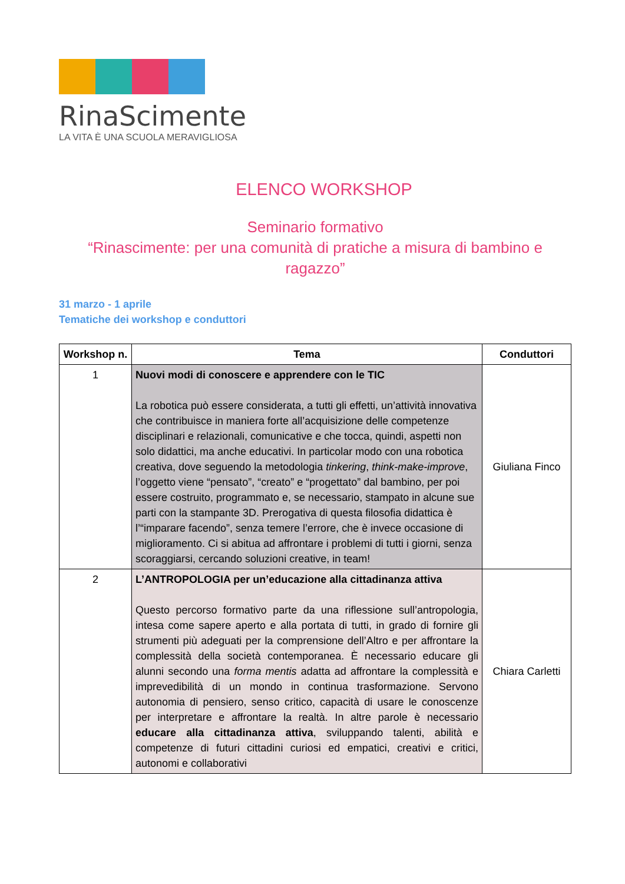RinaScimente
LA VITA È UNA SCUOLA MERAVIGLIOSA
ELENCO WORKSHOP
Seminario formativo
“Rinascimente: per una comunità di pratiche a misura di bambino e ragazzo”
31 marzo - 1 aprile
Tematiche dei workshop e conduttori
| Workshop n. | Tema | Conduttori |
| --- | --- | --- |
| 1 | Nuovi modi di conoscere e apprendere con le TIC La robotica può essere considerata, a tutti gli effetti, un’attività innovativa che contribuisce in maniera forte all’acquisizione delle competenze disciplinari e relazionali, comunicative e che tocca, quindi, aspetti non solo didattici, ma anche educativi. In particolar modo con una robotica creativa, dove seguendo la metodologia tinkering , think-make-improve , l’oggetto viene “pensato”, “creato” e “progettato” dal bambino, per poi essere costruito, programmato e, se necessario, stampato in alcune sue parti con la stampante 3D. Prerogativa di questa filosofia didattica è l’“imparare facendo”, senza temere l’errore, che è invece occasione di miglioramento. Ci si abitua ad affrontare i problemi di tutti i giorni, senza scoraggiarsi, cercando soluzioni creative, in team! | Giuliana Finco |
| 2 | L’ANTROPOLOGIA per un’educazione alla cittadinanza attiva Questo percorso formativo parte da una riflessione sull’antropologia, intesa come sapere aperto e alla portata di tutti, in grado di fornire gli strumenti più adeguati per la comprensione dell’Altro e per affrontare la complessità della società contemporanea. È necessario educare gli alunni secondo una forma mentis adatta ad affrontare la complessità e imprevedibilità di un mondo in continua trasformazione. Servono autonomia di pensiero, senso critico, capacità di usare le conoscenze per interpretare e affrontare la realtà. In altre parole è necessario educare alla cittadinanza attiva , sviluppando talenti, abilità e competenze di futuri cittadini curiosi ed empatici, creativi e critici, autonomi e collaborativi | Chiara Carletti |